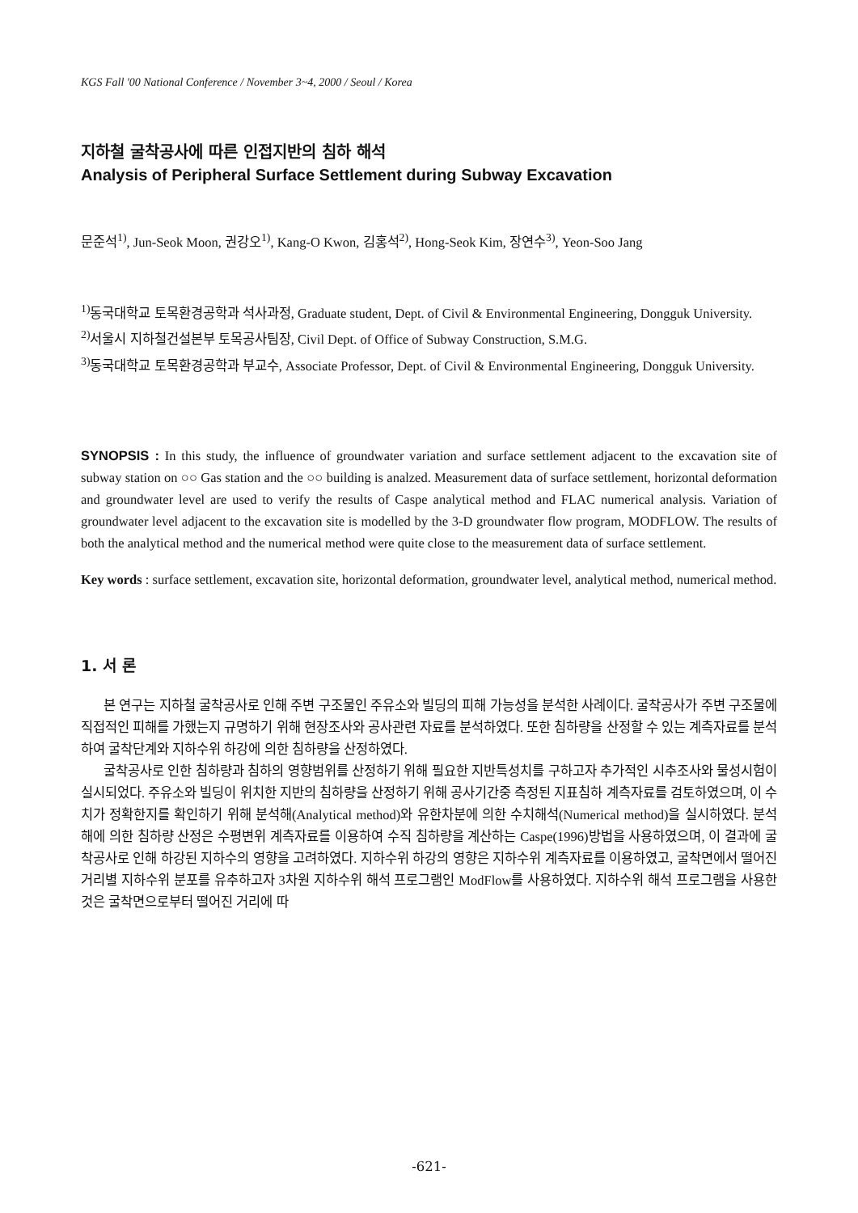KGS Fall '00 National Conference / November 3~4, 2000 / Seoul / Korea
지하철 굴착공사에 따른 인접지반의 침하 해석
Analysis of Peripheral Surface Settlement during Subway Excavation
문준석<sup>1)</sup>, Jun-Seok Moon, 권강오<sup>1)</sup>, Kang-O Kwon, 김홍석<sup>2)</sup>, Hong-Seok Kim, 장연수<sup>3)</sup>, Yeon-Soo Jang
<sup>1)</sup> 동국대학교 토목환경공학과 석사과정, Graduate student, Dept. of Civil & Environmental Engineering, Dongguk University.
<sup>2)</sup> 서울시 지하철건설본부 토목공사팀장, Civil Dept. of Office of Subway Construction, S.M.G.
<sup>3)</sup> 동국대학교 토목환경공학과 부교수, Associate Professor, Dept. of Civil & Environmental Engineering, Dongguk University.
SYNOPSIS : In this study, the influence of groundwater variation and surface settlement adjacent to the excavation site of subway station on ○○ Gas station and the ○○ building is analzed. Measurement data of surface settlement, horizontal deformation and groundwater level are used to verify the results of Caspe analytical method and FLAC numerical analysis. Variation of groundwater level adjacent to the excavation site is modelled by the 3-D groundwater flow program, MODFLOW. The results of both the analytical method and the numerical method were quite close to the measurement data of surface settlement.
Key words : surface settlement, excavation site, horizontal deformation, groundwater level, analytical method, numerical method.
1. 서 론
본 연구는 지하철 굴착공사로 인해 주변 구조물인 주유소와 빌딩의 피해 가능성을 분석한 사례이다. 굴착공사가 주변 구조물에 직접적인 피해를 가했는지 규명하기 위해 현장조사와 공사관련 자료를 분석하였다. 또한 침하량을 산정할 수 있는 계측자료를 분석하여 굴착단계와 지하수위 하강에 의한 침하량을 산정하였다.
굴착공사로 인한 침하량과 침하의 영향범위를 산정하기 위해 필요한 지반특성치를 구하고자 추가적인 시추조사와 물성시험이 실시되었다. 주유소와 빌딩이 위치한 지반의 침하량을 산정하기 위해 공사기간중 측정된 지표침하 계측자료를 검토하였으며, 이 수치가 정확한지를 확인하기 위해 분석해(Analytical method)와 유한차분에 의한 수치해석(Numerical method)을 실시하였다. 분석해에 의한 침하량 산정은 수평변위 계측자료를 이용하여 수직 침하량을 계산하는 Caspe(1996)방법을 사용하였으며, 이 결과에 굴착공사로 인해 하강된 지하수의 영향을 고려하였다. 지하수위 하강의 영향은 지하수위 계측자료를 이용하였고, 굴착면에서 떨어진 거리별 지하수위 분포를 유추하고자 3차원 지하수위 해석 프로그램인 ModFlow를 사용하였다. 지하수위 해석 프로그램을 사용한 것은 굴착면으로부터 떨어진 거리에 따
-621-